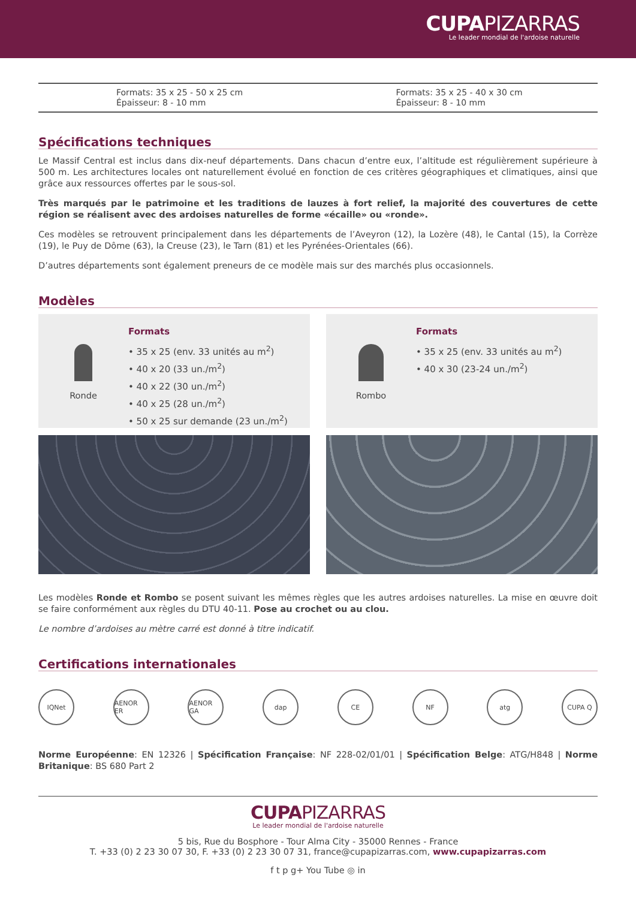CUPAPIZARRAS
Le leader mondial de l'ardoise naturelle
Formats: 35 x 25 - 50 x 25 cm
Épaisseur: 8 - 10 mm
Formats: 35 x 25 - 40 x 30 cm
Épaisseur: 8 - 10 mm
Spécifications techniques
Le Massif Central est inclus dans dix-neuf départements. Dans chacun d’entre eux, l’altitude est régulièrement supérieure à 500 m. Les architectures locales ont naturellement évolué en fonction de ces critères géographiques et climatiques, ainsi que grâce aux ressources offertes par le sous-sol.
Très marqués par le patrimoine et les traditions de lauzes à fort relief, la majorité des couvertures de cette région se réalisent avec des ardoises naturelles de forme «écaille» ou «ronde».
Ces modèles se retrouvent principalement dans les départements de l’Aveyron (12), la Lozère (48), le Cantal (15), la Corrèze (19), le Puy de Dôme (63), la Creuse (23), le Tarn (81) et les Pyrénées-Orientales (66).
D’autres départements sont également preneurs de ce modèle mais sur des marchés plus occasionnels.
Modèles
Ronde
Formats
• 35 x 25 (env. 33 unités au m<sup>2</sup>)
• 40 x 20 (33 un./m<sup>2</sup>)
• 40 x 22 (30 un./m<sup>2</sup>)
• 40 x 25 (28 un./m<sup>2</sup>)
• 50 x 25 sur demande (23 un./m<sup>2</sup>)
Rombo
Formats
• 35 x 25 (env. 33 unités au m<sup>2</sup>)
• 40 x 30 (23-24 un./m<sup>2</sup>)
Les modèles Ronde et Rombo se posent suivant les mêmes règles que les autres ardoises naturelles. La mise en œuvre doit se faire conformément aux règles du DTU 40-11. Pose au crochet ou au clou.
Le nombre d’ardoises au mètre carré est donné à titre indicatif.
Certifications internationales
IQNet AENOR ER AENOR GA dap CE NF atg CUPA Q
Norme Européenne: EN 12326 | Spécification Française: NF 228-02/01/01 | Spécification Belge: ATG/H848 | Norme Britanique: BS 680 Part 2
CUPAPIZARRAS
Le leader mondial de l'ardoise naturelle
5 bis, Rue du Bosphore - Tour Alma City - 35000 Rennes - France
T. +33 (0) 2 23 30 07 30, F. +33 (0) 2 23 30 07 31, france@cupapizarras.com, www.cupapizarras.com
f t p g+ You Tube ◎ in